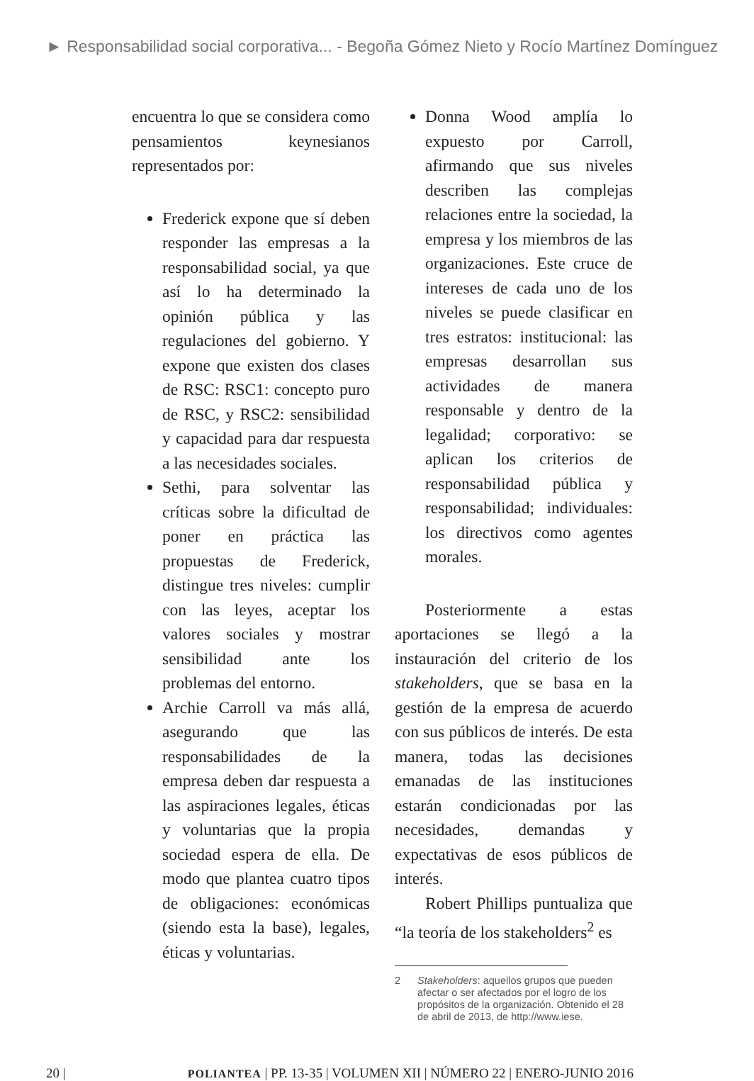► Responsabilidad social corporativa... - Begoña Gómez Nieto y Rocío Martínez Domínguez
encuentra lo que se considera como pensamientos keynesianos representados por:
Frederick expone que sí deben responder las empresas a la responsabilidad social, ya que así lo ha determinado la opinión pública y las regulaciones del gobierno. Y expone que existen dos clases de RSC: RSC1: concepto puro de RSC, y RSC2: sensibilidad y capacidad para dar respuesta a las necesidades sociales.
Sethi, para solventar las críticas sobre la dificultad de poner en práctica las propuestas de Frederick, distingue tres niveles: cumplir con las leyes, aceptar los valores sociales y mostrar sensibilidad ante los problemas del entorno.
Archie Carroll va más allá, asegurando que las responsabilidades de la empresa deben dar respuesta a las aspiraciones legales, éticas y voluntarias que la propia sociedad espera de ella. De modo que plantea cuatro tipos de obligaciones: económicas (siendo esta la base), legales, éticas y voluntarias.
Donna Wood amplía lo expuesto por Carroll, afirmando que sus niveles describen las complejas relaciones entre la sociedad, la empresa y los miembros de las organizaciones. Este cruce de intereses de cada uno de los niveles se puede clasificar en tres estratos: institucional: las empresas desarrollan sus actividades de manera responsable y dentro de la legalidad; corporativo: se aplican los criterios de responsabilidad pública y responsabilidad; individuales: los directivos como agentes morales.
Posteriormente a estas aportaciones se llegó a la instauración del criterio de los stakeholders, que se basa en la gestión de la empresa de acuerdo con sus públicos de interés. De esta manera, todas las decisiones emanadas de las instituciones estarán condicionadas por las necesidades, demandas y expectativas de esos públicos de interés.
Robert Phillips puntualiza que “la teoría de los stakeholders<sup>2</sup> es
2 Stakeholders: aquellos grupos que pueden afectar o ser afectados por el logro de los propósitos de la organización. Obtenido el 28 de abril de 2013, de http://www.iese.
20 | POLIANTEA | PP. 13-35 | VOLUMEN XII | NÚMERO 22 | ENERO-JUNIO 2016